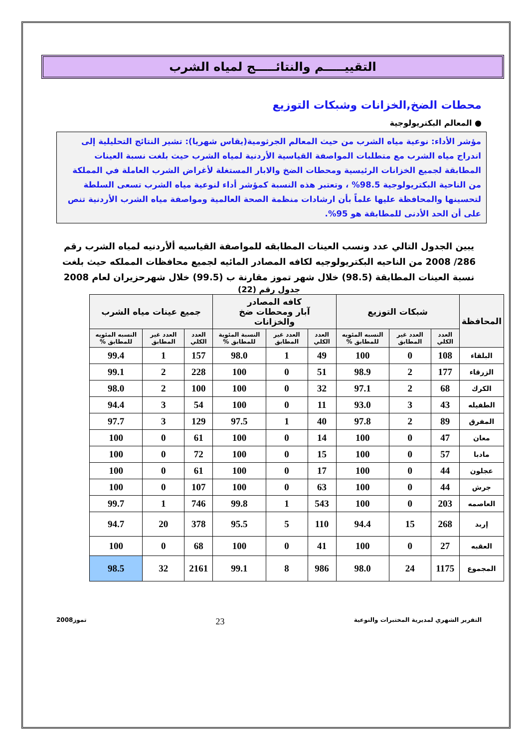التقييـــــم والنتائـــــج لمياه الشرب
محطات الضخ,الخزانات وشبكات التوزيع
● المعالم البكتريولوجية
مؤشر الأداء: نوعية مياه الشرب من حيث المعالم الجرثومية(يقاس شهريا): تشير النتائج التحليلية إلى اندراج مياه الشرب مع متطلبات المواصفة القياسية الأردنية لمياه الشرب حيث بلغت نسبة العينات المطابقة لجميع الخزانات الرئيسية ومحطات الضخ والابار المستغلة لأغراض الشرب العاملة في المملكة من الناحية البكتريولوجية 98.5% ، وتعتبر هذه النسبة كمؤشر أداء لنوعية مياه الشرب تسعى السلطة لتحسينها والمحافظة عليها علماً بأن ارشادات منظمة الصحة العالمية ومواصفة مياه الشرب الأردنية تنص على أن الحد الأدنى للمطابقة هو 95%.
يبين الجدول التالي عدد ونسب العينات المطابقه للمواصفة القياسيه ألأردنيه لمياه الشرب رقم 286/ 2008 من الناحيه البكتريولوجيه لكافه المصادر المائيه لجميع محافظات المملكه حيث بلغت نسبة العينات المطابقة (98.5) خلال شهر تموز مقارنة ب (99.5) خلال شهرحزيران لعام 2008
جدول رقم (22)
| المحافظة | شبكات التوزيع | | | كافه المصادر آبار ومحطات ضخ والخزانات | | | جميع عينات مياه الشرب | | |
| --- | --- | --- | --- | --- | --- | --- | --- | --- | --- |
| | العدد الكلي | العدد غير المطابق | النسبه المئويه للمطابق % | العدد الكلي | العدد غير المطابق | النسبة المئوية للمطابق % | العدد الكلي | العدد غير المطابق | النسبه المئويه للمطابق % |
| البلقاء | 108 | 0 | 100 | 49 | 1 | 98.0 | 157 | 1 | 99.4 |
| الزرقاء | 177 | 2 | 98.9 | 51 | 0 | 100 | 228 | 2 | 99.1 |
| الكرك | 68 | 2 | 97.1 | 32 | 0 | 100 | 100 | 2 | 98.0 |
| الطفيله | 43 | 3 | 93.0 | 11 | 0 | 100 | 54 | 3 | 94.4 |
| المفرق | 89 | 2 | 97.8 | 40 | 1 | 97.5 | 129 | 3 | 97.7 |
| معان | 47 | 0 | 100 | 14 | 0 | 100 | 61 | 0 | 100 |
| مادبا | 57 | 0 | 100 | 15 | 0 | 100 | 72 | 0 | 100 |
| عجلون | 44 | 0 | 100 | 17 | 0 | 100 | 61 | 0 | 100 |
| جرش | 44 | 0 | 100 | 63 | 0 | 100 | 107 | 0 | 100 |
| العاصمه | 203 | 0 | 100 | 543 | 1 | 99.8 | 746 | 1 | 99.7 |
| إربد | 268 | 15 | 94.4 | 110 | 5 | 95.5 | 378 | 20 | 94.7 |
| العقبه | 27 | 0 | 100 | 41 | 0 | 100 | 68 | 0 | 100 |
| المجموع | 1175 | 24 | 98.0 | 986 | 8 | 99.1 | 2161 | 32 | 98.5 |
التقرير الشهري لمديرية المختبرات والنوعية 23 تموز2008